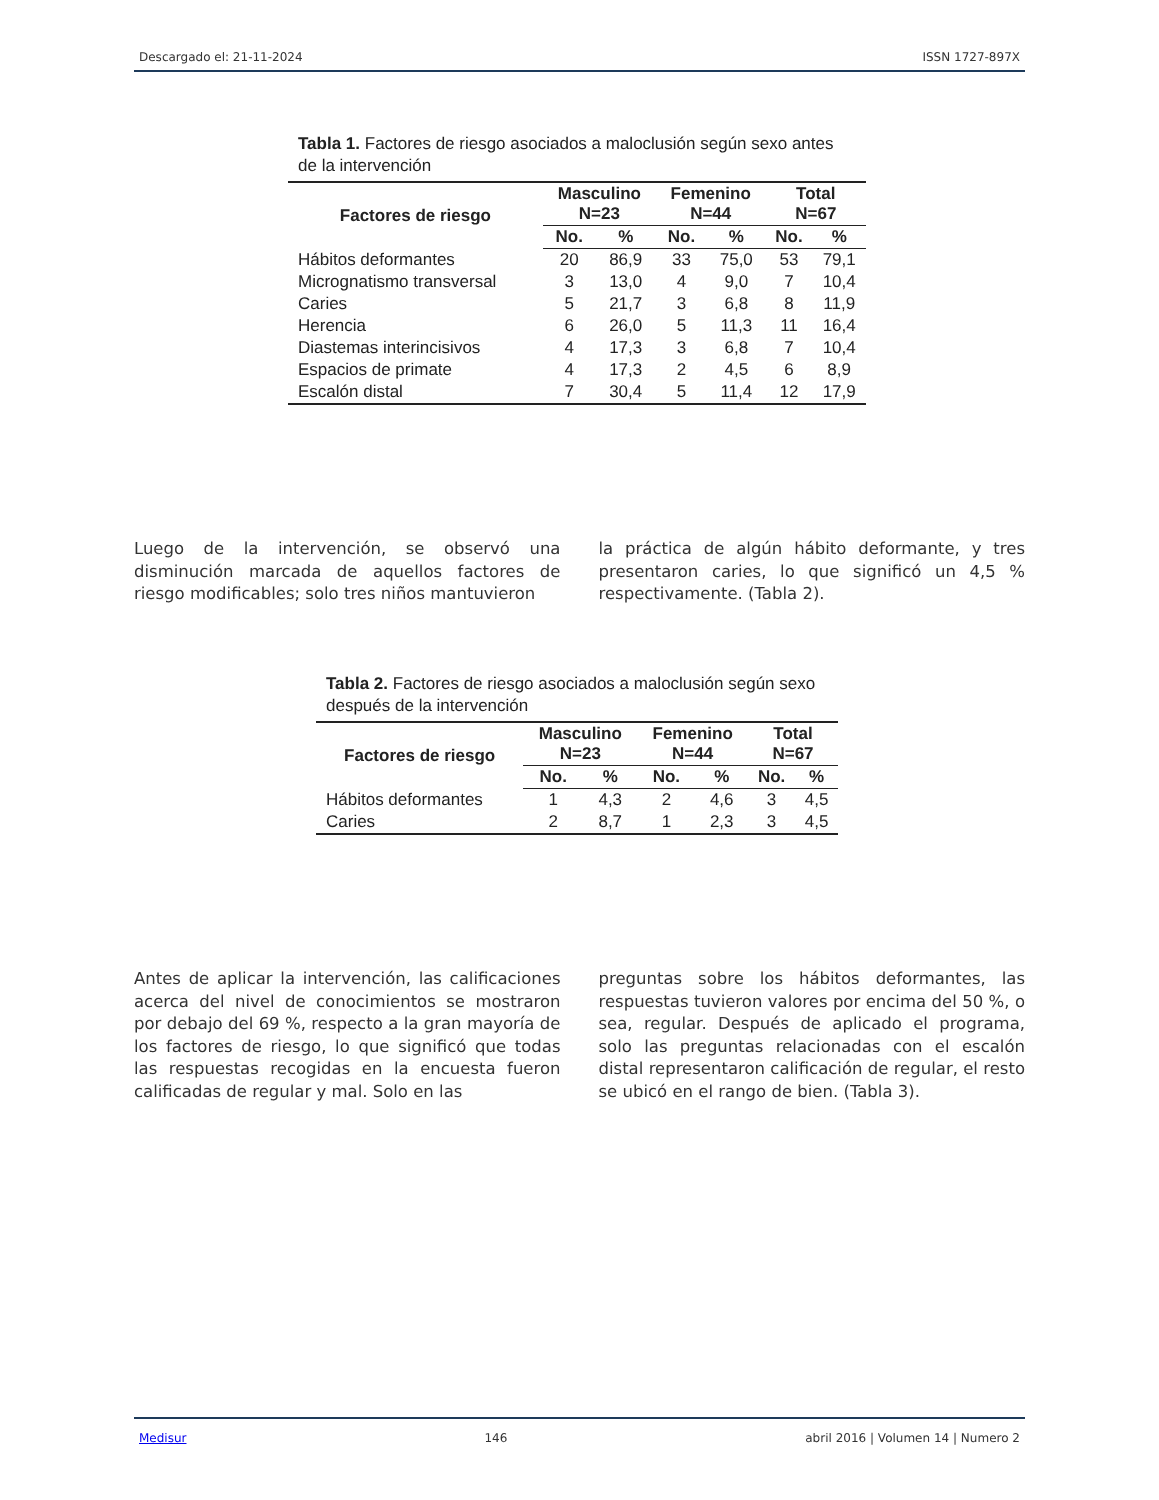Descargado el: 21-11-2024 ISSN 1727-897X
Tabla 1. Factores de riesgo asociados a maloclusión según sexo antes de la intervención
| Factores de riesgo | Masculino N=23 | | Femenino N=44 | | Total N=67 | |
| --- | --- | --- | --- | --- | --- | --- |
| | No. | % | No. | % | No. | % |
| Hábitos deformantes | 20 | 86,9 | 33 | 75,0 | 53 | 79,1 |
| Micrognatismo transversal | 3 | 13,0 | 4 | 9,0 | 7 | 10,4 |
| Caries | 5 | 21,7 | 3 | 6,8 | 8 | 11,9 |
| Herencia | 6 | 26,0 | 5 | 11,3 | 11 | 16,4 |
| Diastemas interincisivos | 4 | 17,3 | 3 | 6,8 | 7 | 10,4 |
| Espacios de primate | 4 | 17,3 | 2 | 4,5 | 6 | 8,9 |
| Escalón distal | 7 | 30,4 | 5 | 11,4 | 12 | 17,9 |
Luego de la intervención, se observó una disminución marcada de aquellos factores de riesgo modificables; solo tres niños mantuvieron
la práctica de algún hábito deformante, y tres presentaron caries, lo que significó un 4,5 % respectivamente. (Tabla 2).
Tabla 2. Factores de riesgo asociados a maloclusión según sexo después de la intervención
| Factores de riesgo | Masculino N=23 | | Femenino N=44 | | Total N=67 | |
| --- | --- | --- | --- | --- | --- | --- |
| | No. | % | No. | % | No. | % |
| Hábitos deformantes | 1 | 4,3 | 2 | 4,6 | 3 | 4,5 |
| Caries | 2 | 8,7 | 1 | 2,3 | 3 | 4,5 |
Antes de aplicar la intervención, las calificaciones acerca del nivel de conocimientos se mostraron por debajo del 69 %, respecto a la gran mayoría de los factores de riesgo, lo que significó que todas las respuestas recogidas en la encuesta fueron calificadas de regular y mal. Solo en las
preguntas sobre los hábitos deformantes, las respuestas tuvieron valores por encima del 50 %, o sea, regular. Después de aplicado el programa, solo las preguntas relacionadas con el escalón distal representaron calificación de regular, el resto se ubicó en el rango de bien. (Tabla 3).
Medisur 146 abril 2016 | Volumen 14 | Numero 2